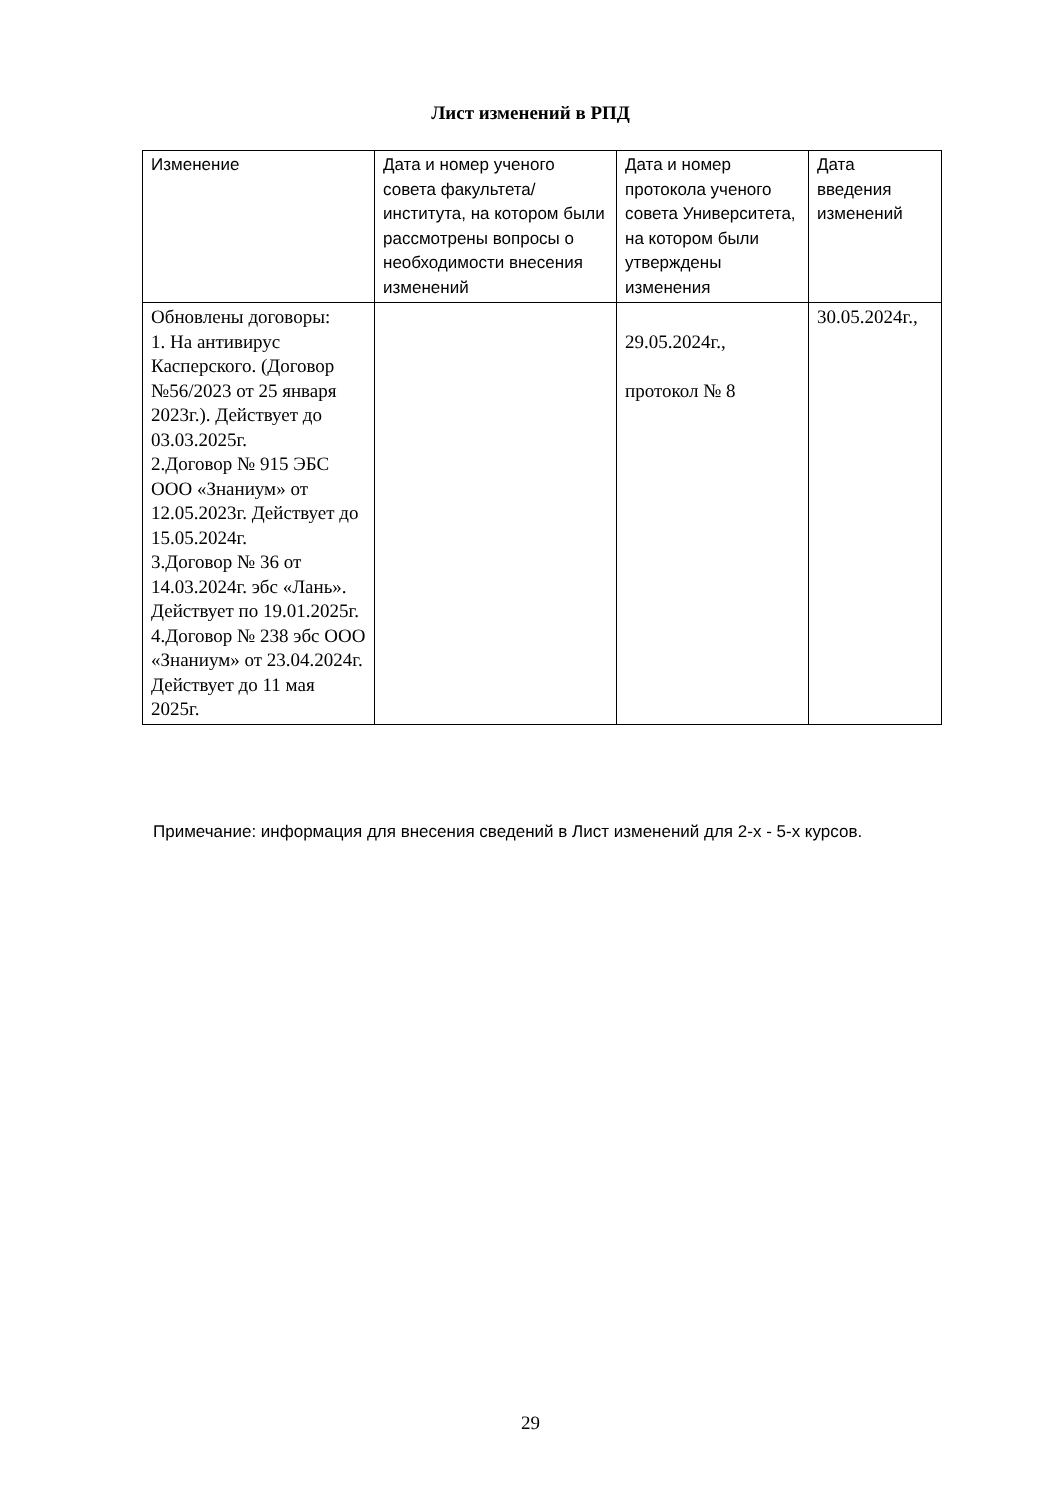Лист изменений в РПД
| Изменение | Дата и номер ученого совета факультета/института, на котором были рассмотрены вопросы о необходимости внесения изменений | Дата и номер протокола ученого совета Университета, на котором были утверждены изменения | Дата введения изменений |
| --- | --- | --- | --- |
| Обновлены договоры: 1. На антивирус Касперского. (Договор №56/2023 от 25 января 2023г.). Действует до 03.03.2025г. 2.Договор № 915 ЭБС ООО «Знаниум» от 12.05.2023г. Действует до 15.05.2024г. 3.Договор № 36 от 14.03.2024г. эбс «Лань». Действует по 19.01.2025г. 4.Договор № 238 эбс ООО «Знаниум» от 23.04.2024г. Действует до 11 мая 2025г. | | 29.05.2024г., протокол № 8 | 30.05.2024г., |
Примечание: информация для внесения сведений в Лист изменений для 2-х - 5-х курсов.
29